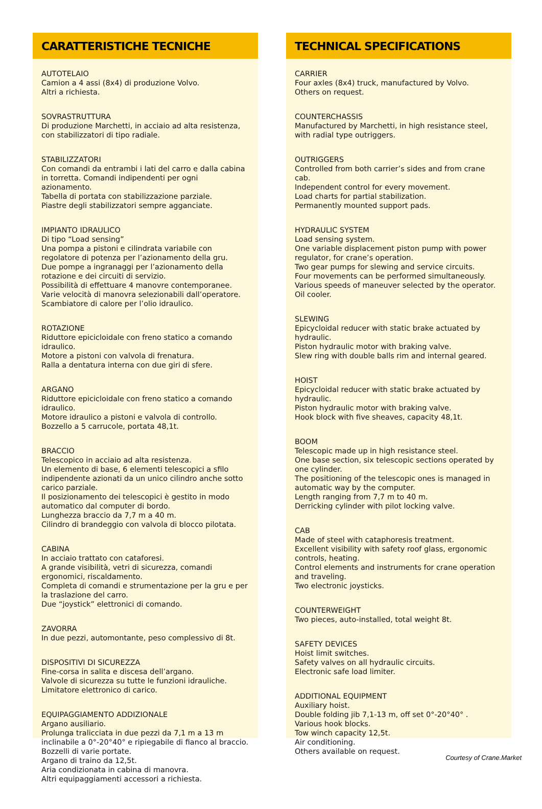CARATTERISTICHE TECNICHE
AUTOTELAIO
Camion a 4 assi (8x4) di produzione Volvo.
Altri a richiesta.
SOVRASTRUTTURA
Di produzione Marchetti, in acciaio ad alta resistenza, con stabilizzatori di tipo radiale.
STABILIZZATORI
Con comandi da entrambi i lati del carro e dalla cabina in torretta. Comandi indipendenti per ogni azionamento.
Tabella di portata con stabilizzazione parziale.
Piastre degli stabilizzatori sempre agganciate.
IMPIANTO IDRAULICO
Di tipo “Load sensing”
Una pompa a pistoni e cilindrata variabile con regolatore di potenza per l’azionamento della gru.
Due pompe a ingranaggi per l’azionamento della rotazione e dei circuiti di servizio.
Possibilità di effettuare 4 manovre contemporanee.
Varie velocità di manovra selezionabili dall’operatore.
Scambiatore di calore per l’olio idraulico.
ROTAZIONE
Riduttore epicicloidale con freno statico a comando idraulico.
Motore a pistoni con valvola di frenatura.
Ralla a dentatura interna con due giri di sfere.
ARGANO
Riduttore epicicloidale con freno statico a comando idraulico.
Motore idraulico a pistoni e valvola di controllo.
Bozzello a 5 carrucole, portata 48,1t.
BRACCIO
Telescopico in acciaio ad alta resistenza.
Un elemento di base, 6 elementi telescopici a sfilo indipendente azionati da un unico cilindro anche sotto carico parziale.
Il posizionamento dei telescopici è gestito in modo automatico dal computer di bordo.
Lunghezza braccio da 7,7 m a 40 m.
Cilindro di brandeggio con valvola di blocco pilotata.
CABINA
In acciaio trattato con cataforesi.
A grande visibilità, vetri di sicurezza, comandi ergonomici, riscaldamento.
Completa di comandi e strumentazione per la gru e per la traslazione del carro.
Due “joystick” elettronici di comando.
ZAVORRA
In due pezzi, automontante, peso complessivo di 8t.
DISPOSITIVI DI SICUREZZA
Fine-corsa in salita e discesa dell’argano.
Valvole di sicurezza su tutte le funzioni idrauliche.
Limitatore elettronico di carico.
EQUIPAGGIAMENTO ADDIZIONALE
Argano ausiliario.
Prolunga tralicciata in due pezzi da 7,1 m a 13 m inclinabile a 0°-20°40° e ripiegabile di fianco al braccio.
Bozzelli di varie portate.
Argano di traino da 12,5t.
Aria condizionata in cabina di manovra.
Altri equipaggiamenti accessori a richiesta.
TECHNICAL SPECIFICATIONS
CARRIER
Four axles (8x4) truck, manufactured by Volvo.
Others on request.
COUNTERCHASSIS
Manufactured by Marchetti, in high resistance steel, with radial type outriggers.
OUTRIGGERS
Controlled from both carrier’s sides and from crane cab.
Independent control for every movement.
Load charts for partial stabilization.
Permanently mounted support pads.
HYDRAULIC SYSTEM
Load sensing system.
One variable displacement piston pump with power regulator, for crane’s operation.
Two gear pumps for slewing and service circuits.
Four movements can be performed simultaneously.
Various speeds of maneuver selected by the operator.
Oil cooler.
SLEWING
Epicycloidal reducer with static brake actuated by hydraulic.
Piston hydraulic motor with braking valve.
Slew ring with double balls rim and internal geared.
HOIST
Epicycloidal reducer with static brake actuated by hydraulic.
Piston hydraulic motor with braking valve.
Hook block with five sheaves, capacity 48,1t.
BOOM
Telescopic made up in high resistance steel.
One base section, six telescopic sections operated by one cylinder.
The positioning of the telescopic ones is managed in automatic way by the computer.
Length ranging from 7,7 m to 40 m.
Derricking cylinder with pilot locking valve.
CAB
Made of steel with cataphoresis treatment.
Excellent visibility with safety roof glass, ergonomic controls, heating.
Control elements and instruments for crane operation and traveling.
Two electronic joysticks.
COUNTERWEIGHT
Two pieces, auto-installed, total weight 8t.
SAFETY DEVICES
Hoist limit switches.
Safety valves on all hydraulic circuits.
Electronic safe load limiter.
ADDITIONAL EQUIPMENT
Auxiliary hoist.
Double folding jib 7,1-13 m, off set 0°-20°40° .
Various hook blocks.
Tow winch capacity 12,5t.
Air conditioning.
Others available on request.
Courtesy of Crane.Market